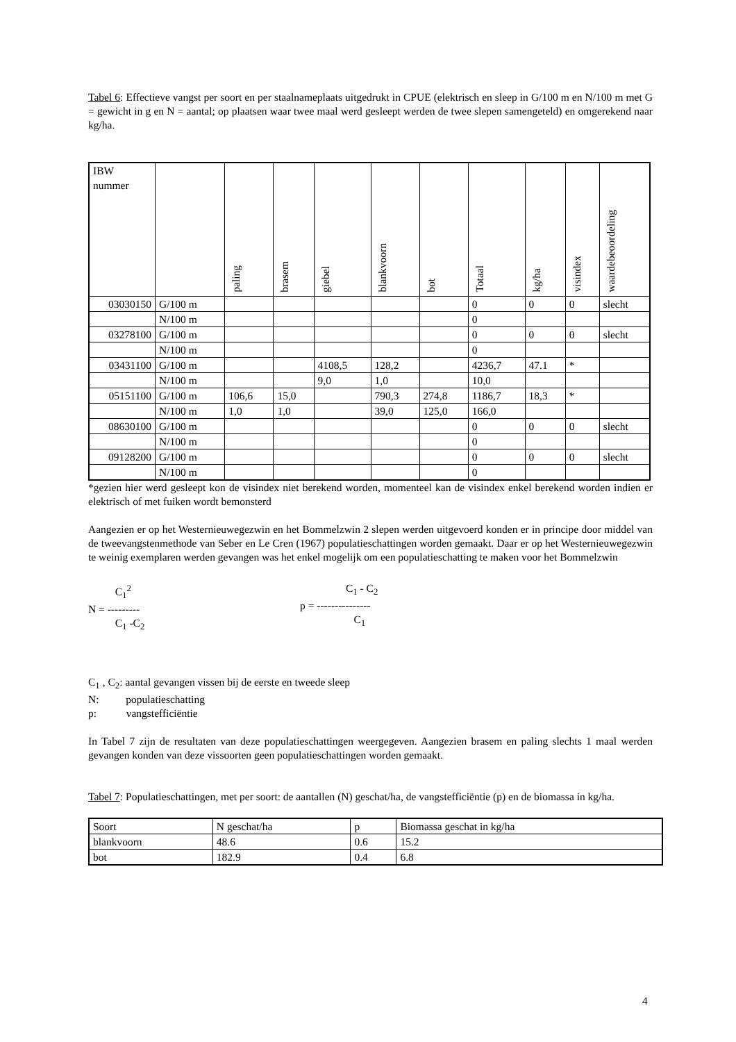Tabel 6: Effectieve vangst per soort en per staalnameplaats uitgedrukt in CPUE (elektrisch en sleep in G/100 m en N/100 m met G = gewicht in g en N = aantal; op plaatsen waar twee maal werd gesleept werden de twee slepen samengeteld) en omgerekend naar kg/ha.
| IBW nummer | | paling | brasem | giebel | blankvoorn | bot | Totaal | kg/ha | visindex | waardebeoordeling |
| --- | --- | --- | --- | --- | --- | --- | --- | --- | --- | --- |
| 03030150 | G/100 m | | | | | | 0 | 0 | 0 | slecht |
| | N/100 m | | | | | | 0 | | | |
| 03278100 | G/100 m | | | | | | 0 | 0 | 0 | slecht |
| | N/100 m | | | | | | 0 | | | |
| 03431100 | G/100 m | | | 4108,5 | 128,2 | | 4236,7 | 47.1 | * | |
| | N/100 m | | | 9,0 | 1,0 | | 10,0 | | | |
| 05151100 | G/100 m | 106,6 | 15,0 | | 790,3 | 274,8 | 1186,7 | 18,3 | * | |
| | N/100 m | 1,0 | 1,0 | | 39,0 | 125,0 | 166,0 | | | |
| 08630100 | G/100 m | | | | | | 0 | 0 | 0 | slecht |
| | N/100 m | | | | | | 0 | | | |
| 09128200 | G/100 m | | | | | | 0 | 0 | 0 | slecht |
| | N/100 m | | | | | | 0 | | | |
*gezien hier werd gesleept kon de visindex niet berekend worden, momenteel kan de visindex enkel berekend worden indien er elektrisch of met fuiken wordt bemonsterd
Aangezien er op het Westernieuwegezwin en het Bommelzwin 2 slepen werden uitgevoerd konden er in principe door middel van de tweevangstenmethode van Seber en Le Cren (1967) populatieschattingen worden gemaakt. Daar er op het Westernieuwegezwin te weinig exemplaren werden gevangen was het enkel mogelijk om een populatieschatting te maken voor het Bommelzwin
C<sub>1</sub><sup>2</sup>
N = ---------
C<sub>1</sub> -C<sub>2</sub>
C<sub>1</sub> - C<sub>2</sub>
p = ---------------
C<sub>1</sub>
C<sub>1</sub> , C<sub>2</sub>: aantal gevangen vissen bij de eerste en tweede sleep
N: populatieschatting
p: vangstefficiëntie
In Tabel 7 zijn de resultaten van deze populatieschattingen weergegeven. Aangezien brasem en paling slechts 1 maal werden gevangen konden van deze vissoorten geen populatieschattingen worden gemaakt.
Tabel 7: Populatieschattingen, met per soort: de aantallen (N) geschat/ha, de vangstefficiëntie (p) en de biomassa in kg/ha.
| Soort | N geschat/ha | p | Biomassa geschat in kg/ha |
| --- | --- | --- | --- |
| blankvoorn | 48.6 | 0.6 | 15.2 |
| bot | 182.9 | 0.4 | 6.8 |
4